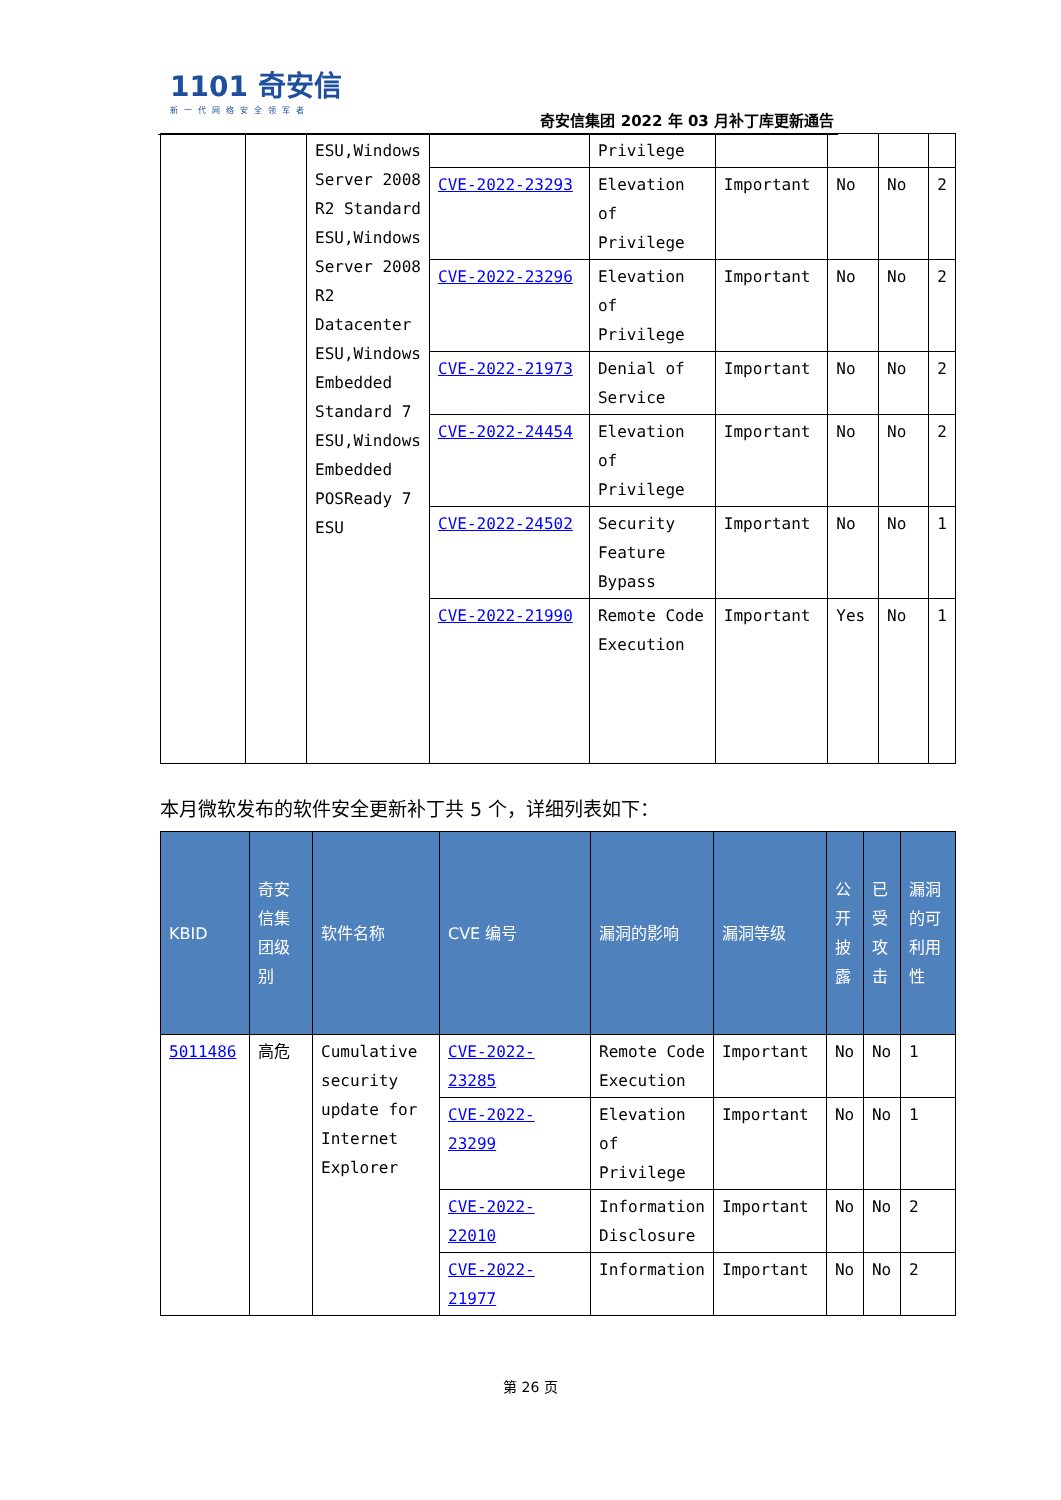1101 奇安信
新一代网络安全领军者
奇安信集团 2022 年 03 月补丁库更新通告
| | | ESU,Windows Server 2008 R2 Standard ESU,Windows Server 2008 R2 Datacenter ESU,Windows Embedded Standard 7 ESU,Windows Embedded POSReady 7 ESU | | Privilege | | | | |
| | | | CVE-2022-23293 | Elevation of Privilege | Important | No | No | 2 |
| | | | CVE-2022-23296 | Elevation of Privilege | Important | No | No | 2 |
| | | | CVE-2022-21973 | Denial of Service | Important | No | No | 2 |
| | | | CVE-2022-24454 | Elevation of Privilege | Important | No | No | 2 |
| | | | CVE-2022-24502 | Security Feature Bypass | Important | No | No | 1 |
| | | | CVE-2022-21990 | Remote Code Execution | Important | Yes | No | 1 |
本月微软发布的软件安全更新补丁共 5 个，详细列表如下：
| KBID | 奇安信集团级别 | 软件名称 | CVE 编号 | 漏洞的影响 | 漏洞等级 | 公开披露 | 已受攻击 | 漏洞的可利用性 |
| --- | --- | --- | --- | --- | --- | --- | --- | --- |
| 5011486 | 高危 | Cumulative security update for Internet Explorer | CVE-2022-23285 | Remote Code Execution | Important | No | No | 1 |
| | | | CVE-2022-23299 | Elevation of Privilege | Important | No | No | 1 |
| | | | CVE-2022-22010 | Information Disclosure | Important | No | No | 2 |
| | | | CVE-2022-21977 | Information | Important | No | No | 2 |
第 26 页